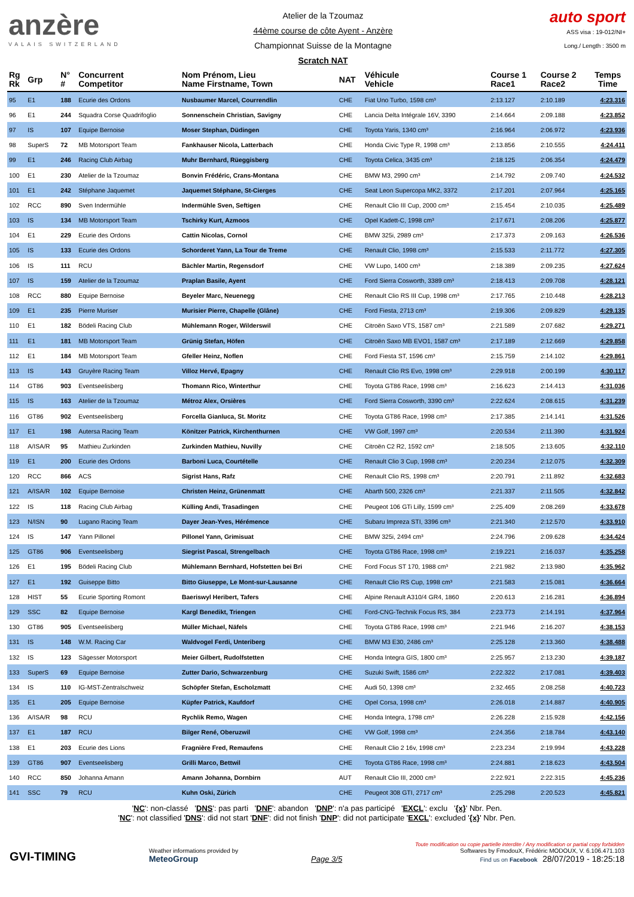anzère
VALAIS SWITZERLAND
Atelier de la Tzoumaz
44ème course de côte Ayent - Anzère
Championnat Suisse de la Montagne
Scratch NAT
auto sport
ASS visa : 19-012/NI+
Long./ Length : 3500 m
| Rg Rk | Grp | N° # | Concurrent Competitor | Nom Prénom, Lieu Name Firstname, Town | NAT | Véhicule Vehicle | Course 1 Race1 | Course 2 Race2 | Temps Time |
| --- | --- | --- | --- | --- | --- | --- | --- | --- | --- |
| 95 | E1 | 188 | Ecurie des Ordons | Nusbaumer Marcel, Courrendlin | CHE | Fiat Uno Turbo, 1598 cm³ | 2:13.127 | 2:10.189 | 4:23.316 |
| 96 | E1 | 244 | Squadra Corse Quadrifoglio | Sonnenschein Christian, Savigny | CHE | Lancia Delta Intégrale 16V, 3390 | 2:14.664 | 2:09.188 | 4:23.852 |
| 97 | IS | 107 | Equipe Bernoise | Moser Stephan, Düdingen | CHE | Toyota Yaris, 1340 cm³ | 2:16.964 | 2:06.972 | 4:23.936 |
| 98 | SuperS | 72 | MB Motorsport Team | Fankhauser Nicola, Latterbach | CHE | Honda Civic Type R, 1998 cm³ | 2:13.856 | 2:10.555 | 4:24.411 |
| 99 | E1 | 246 | Racing Club Airbag | Muhr Bernhard, Rüeggisberg | CHE | Toyota Celica, 3435 cm³ | 2:18.125 | 2:06.354 | 4:24.479 |
| 100 | E1 | 230 | Atelier de la Tzoumaz | Bonvin Frédéric, Crans-Montana | CHE | BMW M3, 2990 cm³ | 2:14.792 | 2:09.740 | 4:24.532 |
| 101 | E1 | 242 | Stéphane Jaquemet | Jaquemet Stéphane, St-Cierges | CHE | Seat Leon Supercopa MK2, 3372 | 2:17.201 | 2:07.964 | 4:25.165 |
| 102 | RCC | 890 | Sven Indermühle | Indermühle Sven, Seftigen | CHE | Renault Clio III Cup, 2000 cm³ | 2:15.454 | 2:10.035 | 4:25.489 |
| 103 | IS | 134 | MB Motorsport Team | Tschirky Kurt, Azmoos | CHE | Opel Kadett-C, 1998 cm³ | 2:17.671 | 2:08.206 | 4:25.877 |
| 104 | E1 | 229 | Ecurie des Ordons | Cattin Nicolas, Cornol | CHE | BMW 325i, 2989 cm³ | 2:17.373 | 2:09.163 | 4:26.536 |
| 105 | IS | 133 | Ecurie des Ordons | Schorderet Yann, La Tour de Treme | CHE | Renault Clio, 1998 cm³ | 2:15.533 | 2:11.772 | 4:27.305 |
| 106 | IS | 111 | RCU | Bächler Martin, Regensdorf | CHE | VW Lupo, 1400 cm³ | 2:18.389 | 2:09.235 | 4:27.624 |
| 107 | IS | 159 | Atelier de la Tzoumaz | Praplan Basile, Ayent | CHE | Ford Sierra Cosworth, 3389 cm³ | 2:18.413 | 2:09.708 | 4:28.121 |
| 108 | RCC | 880 | Equipe Bernoise | Beyeler Marc, Neuenegg | CHE | Renault Clio RS III Cup, 1998 cm³ | 2:17.765 | 2:10.448 | 4:28.213 |
| 109 | E1 | 235 | Pierre Muriser | Murisier Pierre, Chapelle (Glâne) | CHE | Ford Fiesta, 2713 cm³ | 2:19.306 | 2:09.829 | 4:29.135 |
| 110 | E1 | 182 | Bödeli Racing Club | Mühlemann Roger, Wilderswil | CHE | Citroën Saxo VTS, 1587 cm³ | 2:21.589 | 2:07.682 | 4:29.271 |
| 111 | E1 | 181 | MB Motorsport Team | Grünig Stefan, Höfen | CHE | Citroën Saxo MB EVO1, 1587 cm³ | 2:17.189 | 2:12.669 | 4:29.858 |
| 112 | E1 | 184 | MB Motorsport Team | Gfeller Heinz, Noflen | CHE | Ford Fiesta ST, 1596 cm³ | 2:15.759 | 2:14.102 | 4:29.861 |
| 113 | IS | 143 | Gruyère Racing Team | Villoz Hervé, Epagny | CHE | Renault Clio RS Evo, 1998 cm³ | 2:29.918 | 2:00.199 | 4:30.117 |
| 114 | GT86 | 903 | Eventseelisberg | Thomann Rico, Winterthur | CHE | Toyota GT86 Race, 1998 cm³ | 2:16.623 | 2:14.413 | 4:31.036 |
| 115 | IS | 163 | Atelier de la Tzoumaz | Métroz Alex, Orsières | CHE | Ford Sierra Cosworth, 3390 cm³ | 2:22.624 | 2:08.615 | 4:31.239 |
| 116 | GT86 | 902 | Eventseelisberg | Forcella Gianluca, St. Moritz | CHE | Toyota GT86 Race, 1998 cm³ | 2:17.385 | 2:14.141 | 4:31.526 |
| 117 | E1 | 198 | Autersa Racing Team | Könitzer Patrick, Kirchenthurnen | CHE | VW Golf, 1997 cm³ | 2:20.534 | 2:11.390 | 4:31.924 |
| 118 | A/ISA/R | 95 | Mathieu Zurkinden | Zurkinden Mathieu, Nuvilly | CHE | Citroën C2 R2, 1592 cm³ | 2:18.505 | 2:13.605 | 4:32.110 |
| 119 | E1 | 200 | Ecurie des Ordons | Barboni Luca, Courtételle | CHE | Renault Clio 3 Cup, 1998 cm³ | 2:20.234 | 2:12.075 | 4:32.309 |
| 120 | RCC | 866 | ACS | Sigrist Hans, Rafz | CHE | Renault Clio RS, 1998 cm³ | 2:20.791 | 2:11.892 | 4:32.683 |
| 121 | A/ISA/R | 102 | Equipe Bernoise | Christen Heinz, Grünenmatt | CHE | Abarth 500, 2326 cm³ | 2:21.337 | 2:11.505 | 4:32.842 |
| 122 | IS | 118 | Racing Club Airbag | Külling Andi, Trasadingen | CHE | Peugeot 106 GTi Lilly, 1599 cm³ | 2:25.409 | 2:08.269 | 4:33.678 |
| 123 | N/ISN | 90 | Lugano Racing Team | Dayer Jean-Yves, Hérémence | CHE | Subaru Impreza STI, 3396 cm³ | 2:21.340 | 2:12.570 | 4:33.910 |
| 124 | IS | 147 | Yann Pillonel | Pillonel Yann, Grimisuat | CHE | BMW 325i, 2494 cm³ | 2:24.796 | 2:09.628 | 4:34.424 |
| 125 | GT86 | 906 | Eventseelisberg | Siegrist Pascal, Strengelbach | CHE | Toyota GT86 Race, 1998 cm³ | 2:19.221 | 2:16.037 | 4:35.258 |
| 126 | E1 | 195 | Bödeli Racing Club | Mühlemann Bernhard, Hofstetten bei Bri | CHE | Ford Focus ST 170, 1988 cm³ | 2:21.982 | 2:13.980 | 4:35.962 |
| 127 | E1 | 192 | Guiseppe Bitto | Bitto Giuseppe, Le Mont-sur-Lausanne | CHE | Renault Clio RS Cup, 1998 cm³ | 2:21.583 | 2:15.081 | 4:36.664 |
| 128 | HIST | 55 | Ecurie Sporting Romont | Baeriswyl Heribert, Tafers | CHE | Alpine Renault A310/4 GR4, 1860 | 2:20.613 | 2:16.281 | 4:36.894 |
| 129 | SSC | 82 | Equipe Bernoise | Kargl Benedikt, Triengen | CHE | Ford-CNG-Technik Focus RS, 384 | 2:23.773 | 2:14.191 | 4:37.964 |
| 130 | GT86 | 905 | Eventseelisberg | Müller Michael, Näfels | CHE | Toyota GT86 Race, 1998 cm³ | 2:21.946 | 2:16.207 | 4:38.153 |
| 131 | IS | 148 | W.M. Racing Car | Waldvogel Ferdi, Unteriberg | CHE | BMW M3 E30, 2486 cm³ | 2:25.128 | 2:13.360 | 4:38.488 |
| 132 | IS | 123 | Sägesser Motorsport | Meier Gilbert, Rudolfstetten | CHE | Honda Integra GIS, 1800 cm³ | 2:25.957 | 2:13.230 | 4:39.187 |
| 133 | SuperS | 69 | Equipe Bernoise | Zutter Dario, Schwarzenburg | CHE | Suzuki Swift, 1586 cm³ | 2:22.322 | 2:17.081 | 4:39.403 |
| 134 | IS | 110 | IG-MST-Zentralschweiz | Schöpfer Stefan, Escholzmatt | CHE | Audi 50, 1398 cm³ | 2:32.465 | 2:08.258 | 4:40.723 |
| 135 | E1 | 205 | Equipe Bernoise | Küpfer Patrick, Kaufdorf | CHE | Opel Corsa, 1998 cm³ | 2:26.018 | 2:14.887 | 4:40.905 |
| 136 | A/ISA/R | 98 | RCU | Rychlik Remo, Wagen | CHE | Honda Integra, 1798 cm³ | 2:26.228 | 2:15.928 | 4:42.156 |
| 137 | E1 | 187 | RCU | Bilger René, Oberuzwil | CHE | VW Golf, 1998 cm³ | 2:24.356 | 2:18.784 | 4:43.140 |
| 138 | E1 | 203 | Ecurie des Lions | Fragnière Fred, Remaufens | CHE | Renault Clio 2 16v, 1998 cm³ | 2:23.234 | 2:19.994 | 4:43.228 |
| 139 | GT86 | 907 | Eventseelisberg | Grilli Marco, Bettwil | CHE | Toyota GT86 Race, 1998 cm³ | 2:24.881 | 2:18.623 | 4:43.504 |
| 140 | RCC | 850 | Johanna Amann | Amann Johanna, Dornbirn | AUT | Renault Clio III, 2000 cm³ | 2:22.921 | 2:22.315 | 4:45.236 |
| 141 | SSC | 79 | RCU | Kuhn Oski, Zürich | CHE | Peugeot 308 GTI, 2717 cm³ | 2:25.298 | 2:20.523 | 4:45.821 |
'NC': non-classé 'DNS': pas parti 'DNF': abandon 'DNP': n'a pas participé 'EXCL': exclu '{x}' Nbr. Pen.
'NC': not classified 'DNS': did not start 'DNF': did not finish 'DNP': did not participate 'EXCL': excluded '{x}' Nbr. Pen.
GVI-TIMING
Weather informations provided by
MeteoGroup
Page 3/5
Toute modification ou copie partielle interdite / Any modification or partial copy forbidden
Softwares by FmodouX, Frédéric MODOUX, V. 6.106.471.103
Find us on Facebook 28/07/2019 - 18:25:18